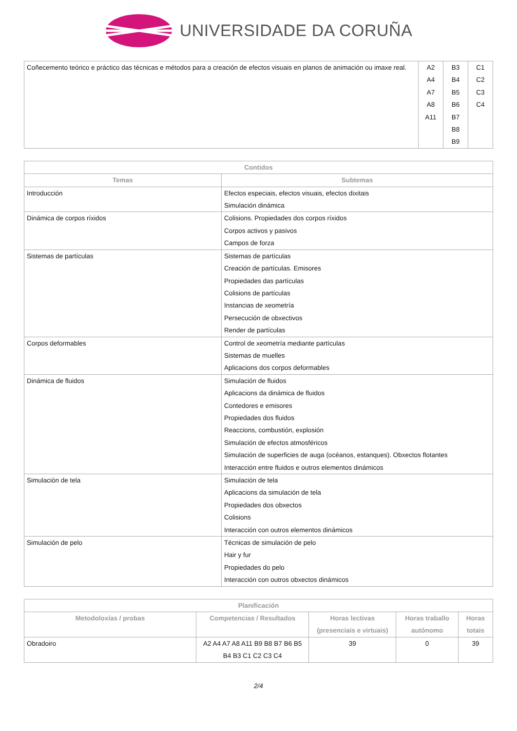UNIVERSIDADE DA CORUÑA
| Coñecemento teórico e práctico das técnicas e métodos para a creación de efectos visuais en planos de animación ou imaxe real. | A2 A4 A7 A8 A11 | B3 B4 B5 B6 B7 B8 B9 | C1 C2 C3 C4 |
| Contidos | |
| --- | --- |
| Temas | Subtemas |
| Introducción | Efectos especiais, efectos visuais, efectos dixitais Simulación dinámica |
| Dinámica de corpos ríxidos | Colisions. Propiedades dos corpos ríxidos Corpos activos y pasivos Campos de forza |
| Sistemas de partículas | Sistemas de partículas Creación de partículas. Emisores Propiedades das partículas Colisions de partículas Instancias de xeometría Persecución de obxectivos Render de partículas |
| Corpos deformables | Control de xeometría mediante partículas Sistemas de muelles Aplicacions dos corpos deformables |
| Dinámica de fluidos | Simulación de fluidos Aplicacions da dinámica de fluidos Contedores e emisores Propiedades dos fluidos Reaccions, combustión, explosión Simulación de efectos atmosféricos Simulación de superficies de auga (océanos, estanques). Obxectos flotantes Interacción entre fluidos e outros elementos dinámicos |
| Simulación de tela | Simulación de tela Aplicacions da simulación de tela Propiedades dos obxectos Colisions Interacción con outros elementos dinámicos |
| Simulación de pelo | Técnicas de simulación de pelo Hair y fur Propiedades do pelo Interacción con outros obxectos dinámicos |
| Planificación | | | | |
| --- | --- | --- | --- | --- |
| Metodoloxías / probas | Competencias / Resultados | Horas lectivas (presenciais e virtuais) | Horas traballo autónomo | Horas totais |
| Obradoiro | A2 A4 A7 A8 A11 B9 B8 B7 B6 B5 B4 B3 C1 C2 C3 C4 | 39 | 0 | 39 |
2/4